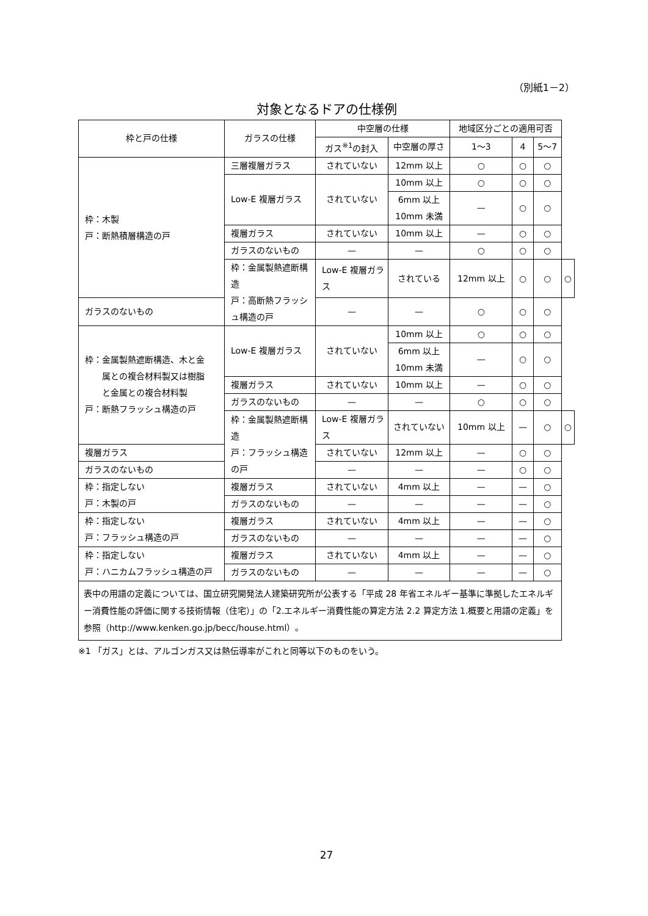（別紙1－2）
対象となるドアの仕様例
| 枠と戸の仕様 | ガラスの仕様 | 中空層の仕様 | | 地域区分ごとの適用可否 | | | |
| --- | --- | --- | --- | --- | --- | --- | --- |
| | | ガス<sup>※1</sup>の封入 | 中空層の厚さ | 1～3 | 4 | 5～7 | |
| 枠：木製 戸：断熱積層構造の戸 | 三層複層ガラス | されていない | 12mm 以上 | ○ | ○ | ○ | |
| | Low-E 複層ガラス | されていない | 10mm 以上 | ○ | ○ | ○ | |
| | | | 6mm 以上 10mm 未満 | — | ○ | ○ | |
| | 複層ガラス | されていない | 10mm 以上 | — | ○ | ○ | |
| | ガラスのないもの | — | — | ○ | ○ | ○ | |
| | 枠：金属製熱遮断構造 戸：高断熱フラッシュ構造の戸 | Low-E 複層ガラス | されている | 12mm 以上 | ○ | ○ | ○ |
| ガラスのないもの | | — | — | ○ | ○ | ○ | |
| 枠：金属製熱遮断構造、木と金 属との複合材料製又は樹脂 と金属との複合材料製 戸：断熱フラッシュ構造の戸 | Low-E 複層ガラス | されていない | 10mm 以上 | ○ | ○ | ○ | |
| | | | 6mm 以上 10mm 未満 | — | ○ | ○ | |
| | 複層ガラス | されていない | 10mm 以上 | — | ○ | ○ | |
| | ガラスのないもの | — | — | ○ | ○ | ○ | |
| | 枠：金属製熱遮断構造 戸：フラッシュ構造の戸 | Low-E 複層ガラス | されていない | 10mm 以上 | — | ○ | ○ |
| 複層ガラス | | されていない | 12mm 以上 | — | ○ | ○ | |
| ガラスのないもの | | — | — | — | ○ | ○ | |
| 枠：指定しない 戸：木製の戸 | 複層ガラス | されていない | 4mm 以上 | — | — | ○ | |
| | ガラスのないもの | — | — | — | — | ○ | |
| 枠：指定しない 戸：フラッシュ構造の戸 | 複層ガラス | されていない | 4mm 以上 | — | — | ○ | |
| | ガラスのないもの | — | — | — | — | ○ | |
| 枠：指定しない 戸：ハニカムフラッシュ構造の戸 | 複層ガラス | されていない | 4mm 以上 | — | — | ○ | |
| | ガラスのないもの | — | — | — | — | ○ | |
| 表中の用語の定義については、国立研究開発法人建築研究所が公表する「平成 28 年省エネルギー基準に準拠したエネルギー消費性能の評価に関する技術情報（住宅）」の「2.エネルギー消費性能の算定方法 2.2 算定方法 1.概要と用語の定義」を参照（http://www.kenken.go.jp/becc/house.html）。 | | | | | | | |
※1 「ガス」とは、アルゴンガス又は熱伝導率がこれと同等以下のものをいう。
27